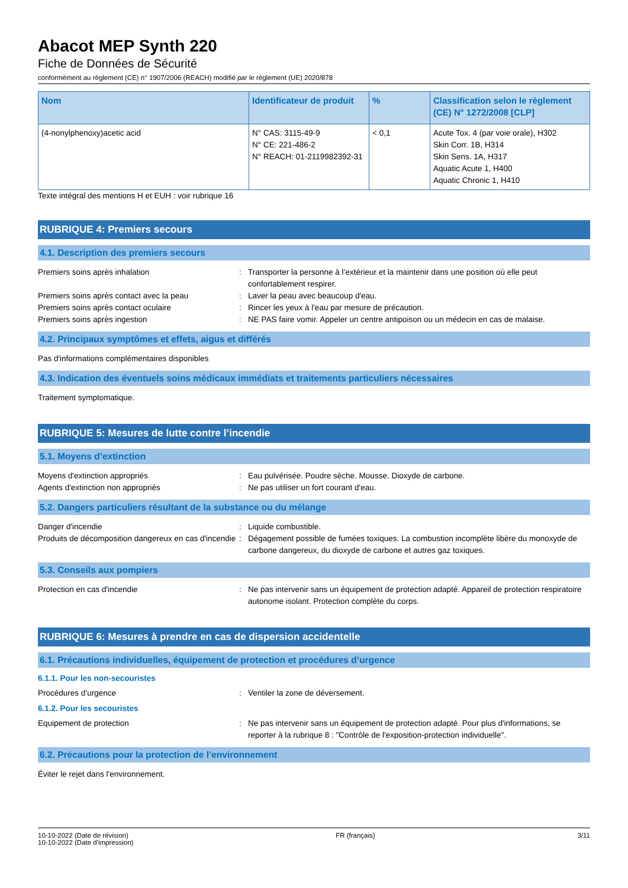Abacot MEP Synth 220
Fiche de Données de Sécurité
conformément au règlement (CE) n° 1907/2006 (REACH) modifié par le règlement (UE) 2020/878
| Nom | Identificateur de produit | % | Classification selon le règlement (CE) N° 1272/2008 [CLP] |
| --- | --- | --- | --- |
| (4-nonylphenoxy)acetic acid | N° CAS: 3115-49-9 N° CE: 221-486-2 N° REACH: 01-2119982392-31 | < 0,1 | Acute Tox. 4 (par voie orale), H302 Skin Corr. 1B, H314 Skin Sens. 1A, H317 Aquatic Acute 1, H400 Aquatic Chronic 1, H410 |
Texte intégral des mentions H et EUH : voir rubrique 16
RUBRIQUE 4: Premiers secours
4.1. Description des premiers secours
Premiers soins après inhalation : Transporter la personne à l’extérieur et la maintenir dans une position où elle peut confortablement respirer.
Premiers soins après contact avec la peau : Laver la peau avec beaucoup d'eau.
Premiers soins après contact oculaire : Rincer les yeux à l'eau par mesure de précaution.
Premiers soins après ingestion : NE PAS faire vomir. Appeler un centre antipoison ou un médecin en cas de malaise.
4.2. Principaux symptômes et effets, aigus et différés
Pas d'informations complémentaires disponibles
4.3. Indication des éventuels soins médicaux immédiats et traitements particuliers nécessaires
Traitement symptomatique.
RUBRIQUE 5: Mesures de lutte contre l’incendie
5.1. Moyens d’extinction
Moyens d'extinction appropriés : Eau pulvérisée. Poudre sèche. Mousse. Dioxyde de carbone.
Agents d'extinction non appropriés : Ne pas utiliser un fort courant d'eau.
5.2. Dangers particuliers résultant de la substance ou du mélange
Danger d'incendie : Liquide combustible.
Produits de décomposition dangereux en cas d'incendie
: Dégagement possible de fumées toxiques. La combustion incomplète libère du monoxyde de carbone dangereux, du dioxyde de carbone et autres gaz toxiques.
5.3. Conseils aux pompiers
Protection en cas d'incendie : Ne pas intervenir sans un équipement de protection adapté. Appareil de protection respiratoire autonome isolant. Protection complète du corps.
RUBRIQUE 6: Mesures à prendre en cas de dispersion accidentelle
6.1. Précautions individuelles, équipement de protection et procédures d’urgence
6.1.1. Pour les non-secouristes
Procédures d’urgence : Ventiler la zone de déversement.
6.1.2. Pour les secouristes
Equipement de protection : Ne pas intervenir sans un équipement de protection adapté. Pour plus d'informations, se reporter à la rubrique 8 : "Contrôle de l'exposition-protection individuelle".
6.2. Précautions pour la protection de l’environnement
Éviter le rejet dans l'environnement.
10-10-2022 (Date de révision)
10-10-2022 (Date d'impression)
FR (français) 3/11